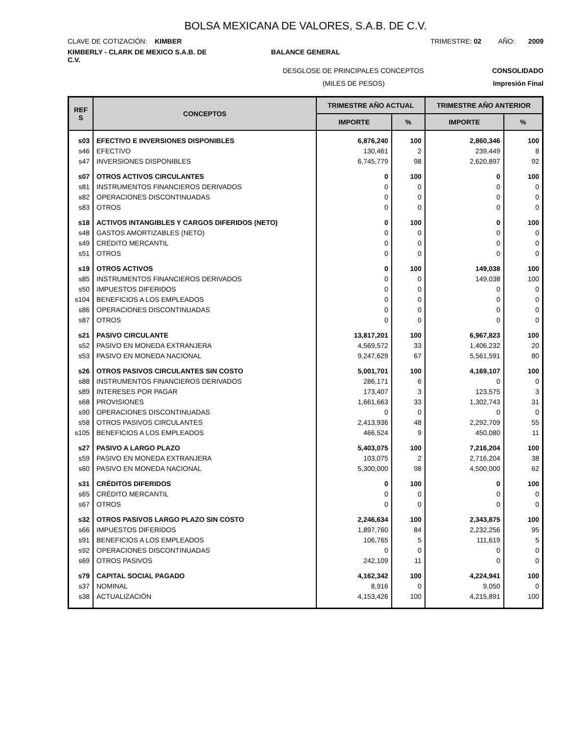BOLSA MEXICANA DE VALORES, S.A.B. DE C.V.
CLAVE DE COTIZACIÓN: KIMBER TRIMESTRE: 02 AÑO: 2009
KIMBERLY - CLARK DE MEXICO S.A.B. DE C.V. BALANCE GENERAL
DESGLOSE DE PRINCIPALES CONCEPTOS CONSOLIDADO
(MILES DE PESOS) Impresión Final
| REF S | CONCEPTOS | TRIMESTRE AÑO ACTUAL | | TRIMESTRE AÑO ANTERIOR | |
| --- | --- | --- | --- | --- | --- |
| | | IMPORTE | % | IMPORTE | % |
| s03 | EFECTIVO E INVERSIONES DISPONIBLES | 6,876,240 | 100 | 2,860,346 | 100 |
| s46 | EFECTIVO | 130,461 | 2 | 239,449 | 8 |
| s47 | INVERSIONES DISPONIBLES | 6,745,779 | 98 | 2,620,897 | 92 |
| s07 | OTROS ACTIVOS CIRCULANTES | 0 | 100 | 0 | 100 |
| s81 | INSTRUMENTOS FINANCIEROS DERIVADOS | 0 | 0 | 0 | 0 |
| s82 | OPERACIONES DISCONTINUADAS | 0 | 0 | 0 | 0 |
| s83 | OTROS | 0 | 0 | 0 | 0 |
| s18 | ACTIVOS INTANGIBLES Y CARGOS DIFERIDOS (NETO) | 0 | 100 | 0 | 100 |
| s48 | GASTOS AMORTIZABLES (NETO) | 0 | 0 | 0 | 0 |
| s49 | CRÉDITO MERCANTIL | 0 | 0 | 0 | 0 |
| s51 | OTROS | 0 | 0 | 0 | 0 |
| s19 | OTROS ACTIVOS | 0 | 100 | 149,038 | 100 |
| s85 | INSTRUMENTOS FINANCIEROS DERIVADOS | 0 | 0 | 149,038 | 100 |
| s50 | IMPUESTOS DIFERIDOS | 0 | 0 | 0 | 0 |
| s104 | BENEFICIOS A LOS EMPLEADOS | 0 | 0 | 0 | 0 |
| s86 | OPERACIONES DISCONTINUADAS | 0 | 0 | 0 | 0 |
| s87 | OTROS | 0 | 0 | 0 | 0 |
| s21 | PASIVO CIRCULANTE | 13,817,201 | 100 | 6,967,823 | 100 |
| s52 | PASIVO EN MONEDA EXTRANJERA | 4,569,572 | 33 | 1,406,232 | 20 |
| s53 | PASIVO EN MONEDA NACIONAL | 9,247,629 | 67 | 5,561,591 | 80 |
| s26 | OTROS PASIVOS CIRCULANTES SIN COSTO | 5,001,701 | 100 | 4,169,107 | 100 |
| s88 | INSTRUMENTOS FINANCIEROS DERIVADOS | 286,171 | 6 | 0 | 0 |
| s89 | INTERESES POR PAGAR | 173,407 | 3 | 123,575 | 3 |
| s68 | PROVISIONES | 1,661,663 | 33 | 1,302,743 | 31 |
| s90 | OPERACIONES DISCONTINUADAS | 0 | 0 | 0 | 0 |
| s58 | OTROS PASIVOS CIRCULANTES | 2,413,936 | 48 | 2,292,709 | 55 |
| s105 | BENEFICIOS A LOS EMPLEADOS | 466,524 | 9 | 450,080 | 11 |
| s27 | PASIVO A LARGO PLAZO | 5,403,075 | 100 | 7,216,204 | 100 |
| s59 | PASIVO EN MONEDA EXTRANJERA | 103,075 | 2 | 2,716,204 | 38 |
| s60 | PASIVO EN MONEDA NACIONAL | 5,300,000 | 98 | 4,500,000 | 62 |
| s31 | CRÉDITOS DIFERIDOS | 0 | 100 | 0 | 100 |
| s65 | CRÉDITO MERCANTIL | 0 | 0 | 0 | 0 |
| s67 | OTROS | 0 | 0 | 0 | 0 |
| s32 | OTROS PASIVOS LARGO PLAZO SIN COSTO | 2,246,634 | 100 | 2,343,875 | 100 |
| s66 | IMPUESTOS DIFERIDOS | 1,897,760 | 84 | 2,232,256 | 95 |
| s91 | BENEFICIOS A LOS EMPLEADOS | 106,765 | 5 | 111,619 | 5 |
| s92 | OPERACIONES DISCONTINUADAS | 0 | 0 | 0 | 0 |
| s69 | OTROS PASIVOS | 242,109 | 11 | 0 | 0 |
| s79 | CAPITAL SOCIAL PAGADO | 4,162,342 | 100 | 4,224,941 | 100 |
| s37 | NOMINAL | 8,916 | 0 | 9,050 | 0 |
| s38 | ACTUALIZACIÓN | 4,153,426 | 100 | 4,215,891 | 100 |